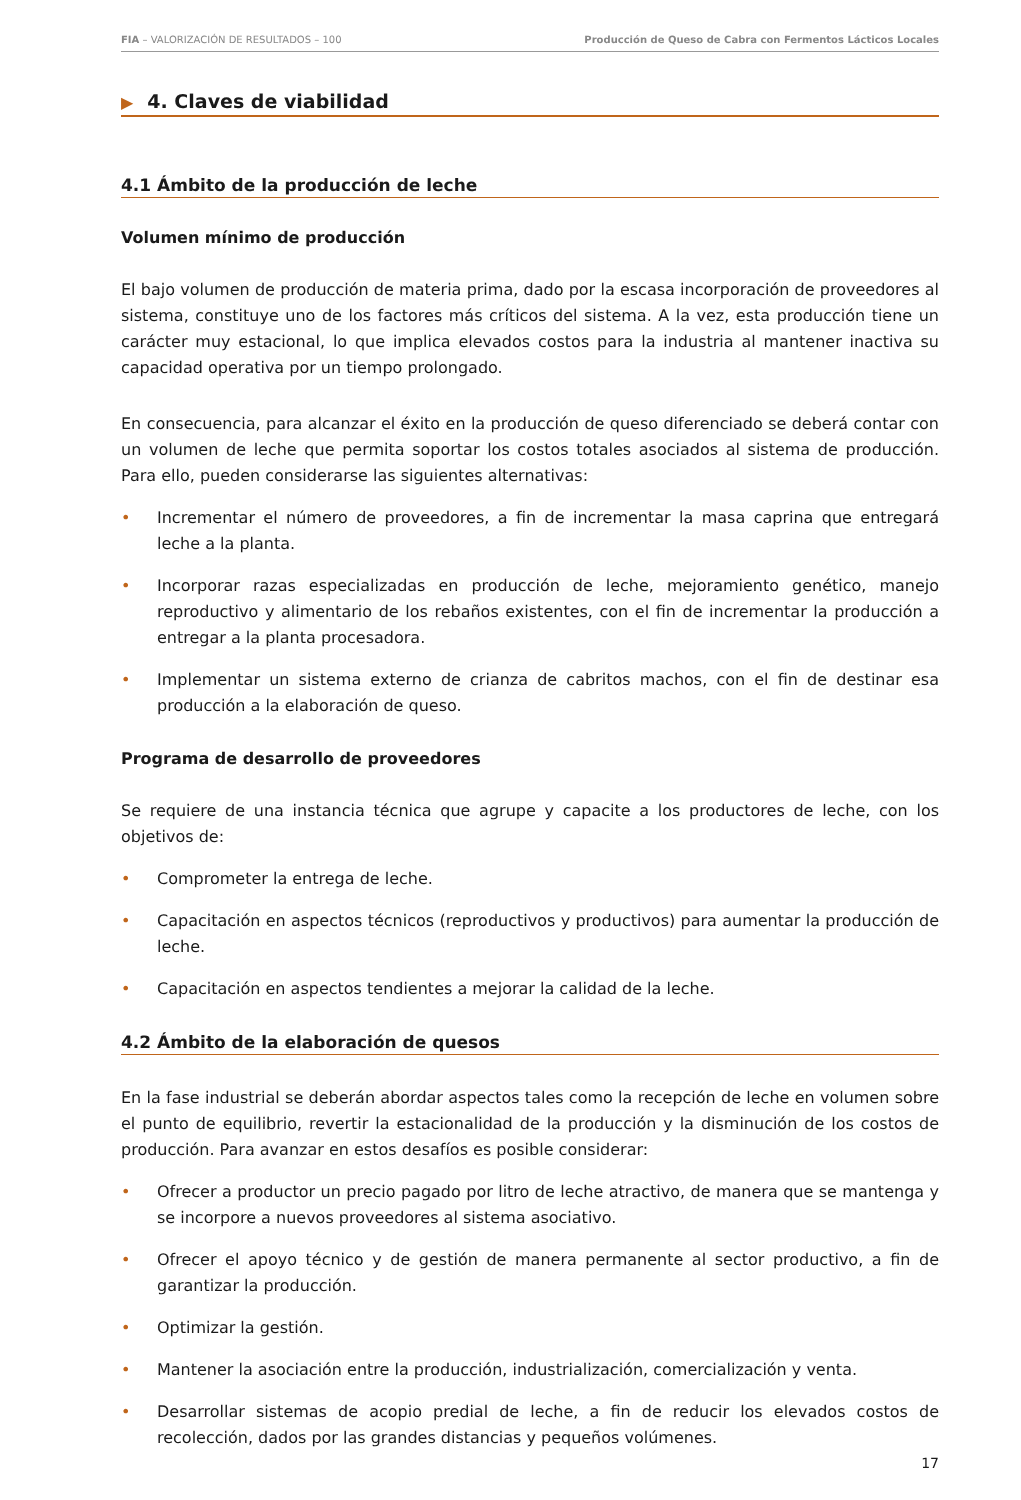FIA – VALORIZACIÓN DE RESULTADOS – 100
Producción de Queso de Cabra con Fermentos Lácticos Locales
▶ 4. Claves de viabilidad
4.1 Ámbito de la producción de leche
Volumen mínimo de producción
El bajo volumen de producción de materia prima, dado por la escasa incorporación de proveedores al sistema, constituye uno de los factores más críticos del sistema. A la vez, esta producción tiene un carácter muy estacional, lo que implica elevados costos para la industria al mantener inactiva su capacidad operativa por un tiempo prolongado.
En consecuencia, para alcanzar el éxito en la producción de queso diferenciado se deberá contar con un volumen de leche que permita soportar los costos totales asociados al sistema de producción. Para ello, pueden considerarse las siguientes alternativas:
• Incrementar el número de proveedores, a fin de incrementar la masa caprina que entregará leche a la planta.
• Incorporar razas especializadas en producción de leche, mejoramiento genético, manejo reproductivo y alimentario de los rebaños existentes, con el fin de incrementar la producción a entregar a la planta procesadora.
• Implementar un sistema externo de crianza de cabritos machos, con el fin de destinar esa producción a la elaboración de queso.
Programa de desarrollo de proveedores
Se requiere de una instancia técnica que agrupe y capacite a los productores de leche, con los objetivos de:
• Comprometer la entrega de leche.
• Capacitación en aspectos técnicos (reproductivos y productivos) para aumentar la producción de leche.
• Capacitación en aspectos tendientes a mejorar la calidad de la leche.
4.2 Ámbito de la elaboración de quesos
En la fase industrial se deberán abordar aspectos tales como la recepción de leche en volumen sobre el punto de equilibrio, revertir la estacionalidad de la producción y la disminución de los costos de producción. Para avanzar en estos desafíos es posible considerar:
• Ofrecer a productor un precio pagado por litro de leche atractivo, de manera que se mantenga y se incorpore a nuevos proveedores al sistema asociativo.
• Ofrecer el apoyo técnico y de gestión de manera permanente al sector productivo, a fin de garantizar la producción.
• Optimizar la gestión.
• Mantener la asociación entre la producción, industrialización, comercialización y venta.
• Desarrollar sistemas de acopio predial de leche, a fin de reducir los elevados costos de recolección, dados por las grandes distancias y pequeños volúmenes.
17